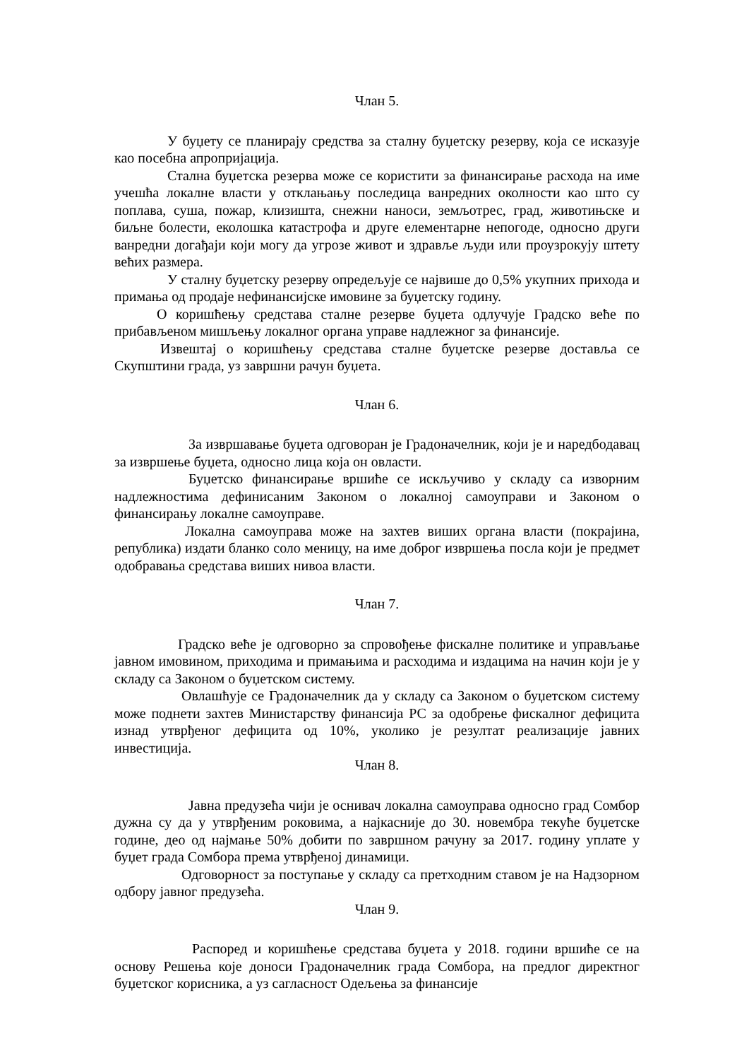Члан 5.
У буџету се планирају средства за сталну буџетску резерву, која се исказује као посебна апропријација.
Стална буџетска резерва може се користити за финансирање расхода на име учешћа локалне власти у отклањању последица ванредних околности као што су поплава, суша, пожар, клизишта, снежни наноси, земљотрес, град, животињске и биљне болести, еколошка катастрофа и друге елементарне непогоде, односно други ванредни догађаји који могу да угрозе живот и здравље људи или проузрокују штету већих размера.
У сталну буџетску резерву опредељује се највише до 0,5% укупних прихода и примања од продаје нефинансијске имовине за буџетску годину.
О коришћењу средстава сталне резерве буџета одлучује Градско веће по прибављеном мишљењу локалног органа управе надлежног за финансије.
Извештај о коришћењу средстава сталне буџетске резерве доставља се Скупштини града, уз завршни рачун буџета.
Члан 6.
За извршавање буџета одговоран је Градоначелник, који је и наредбодавац за извршење буџета, односно лица која он овласти.
Буџетско финансирање вршиће се искључиво у складу са изворним надлежностима дефинисаним Законом о локалној самоуправи и Законом о финансирању локалне самоуправе.
Локална самоуправа може на захтев виших органа власти (покрајина, република) издати бланко соло меницу, на име доброг извршења посла који је предмет одобравања средстава виших нивоа власти.
Члан 7.
Градско веће је одговорно за спровођење фискалне политике и управљање јавном имовином, приходима и примањима и расходима и издацима на начин који је у складу са Законом о буџетском систему.
Овлашћује се Градоначелник да у складу са Законом о буџетском систему може поднети захтев Министарству финансија РС за одобрење фискалног дефицита изнад утврђеног дефицита од 10%, уколико је резултат реализације јавних инвестиција.
Члан 8.
Јавна предузећа чији је оснивач локална самоуправа односно град Сомбор дужна су да у утврђеним роковима, а најкасније до 30. новембра текуће буџетске године, део од најмање 50% добити по завршном рачуну за 2017. годину уплате у буџет града Сомбора према утврђеној динамици.
Одговорност за поступање у складу са претходним ставом је на Надзорном одбору јавног предузећа.
Члан 9.
Распоред и коришћење средстава буџета у 2018. години вршиће се на основу Решења које доноси Градоначелник града Сомбора, на предлог директног буџетског корисника, а уз сагласност Одељења за финансије